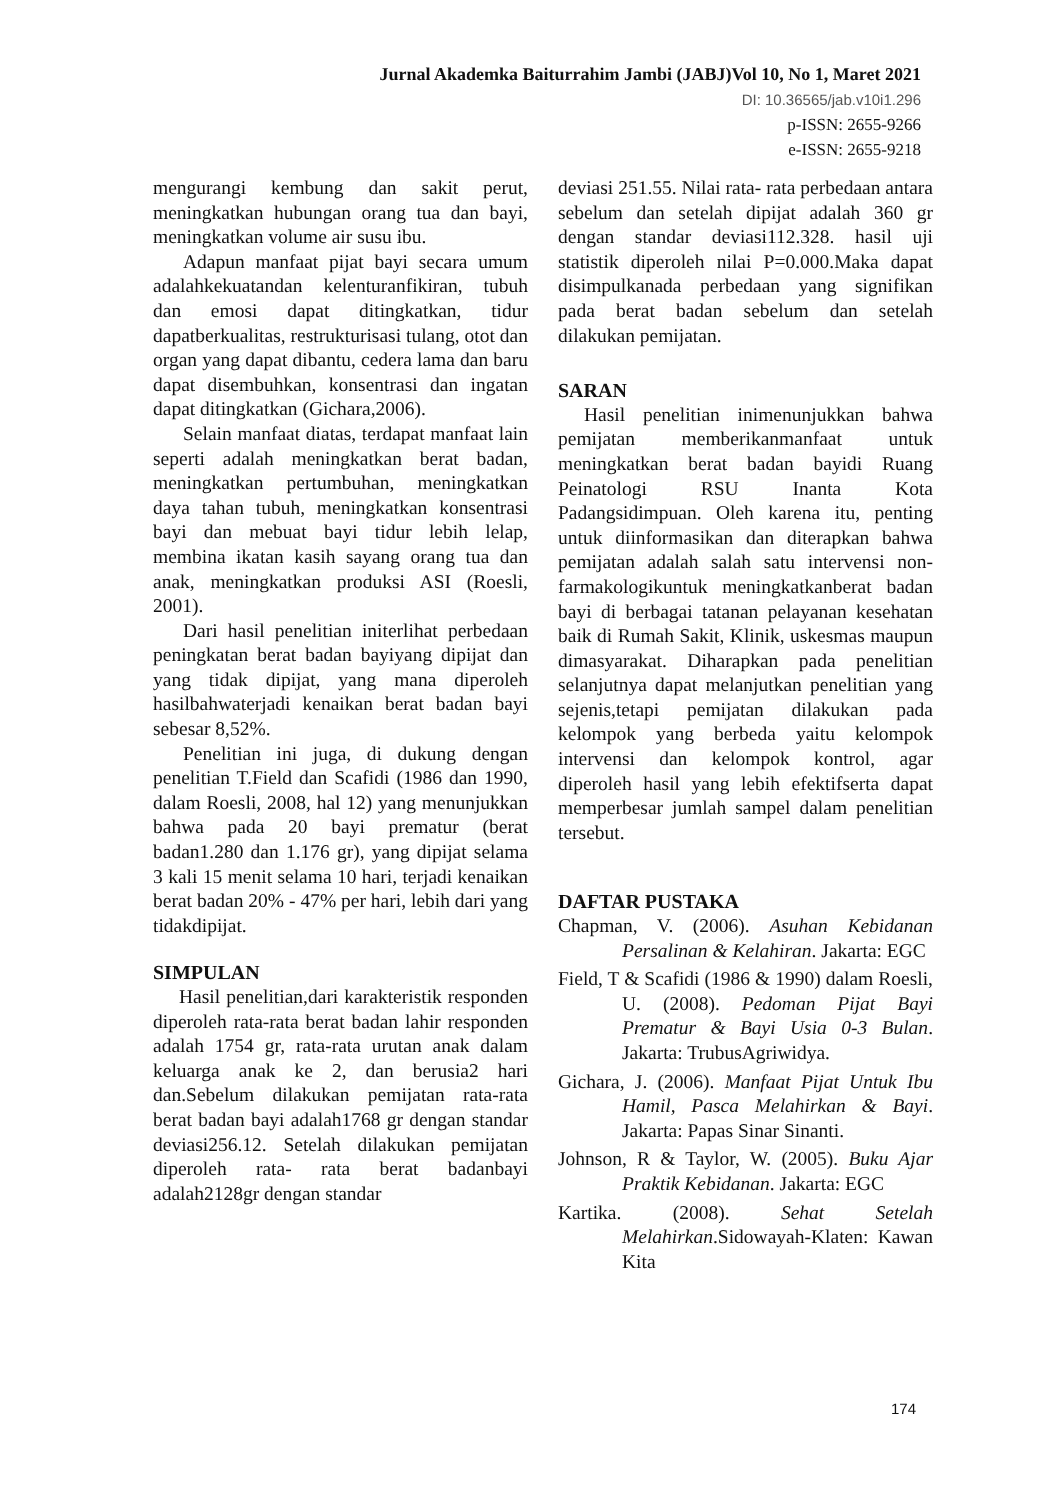Jurnal Akademka Baiturrahim Jambi (JABJ)Vol 10, No 1, Maret 2021
DI: 10.36565/jab.v10i1.296
p-ISSN: 2655-9266
e-ISSN: 2655-9218
mengurangi kembung dan sakit perut, meningkatkan hubungan orang tua dan bayi, meningkatkan volume air susu ibu.
Adapun manfaat pijat bayi secara umum adalahkekuatandan kelenturanfikiran, tubuh dan emosi dapat ditingkatkan, tidur dapatberkualitas, restrukturisasi tulang, otot dan organ yang dapat dibantu, cedera lama dan baru dapat disembuhkan, konsentrasi dan ingatan dapat ditingkatkan (Gichara,2006).
Selain manfaat diatas, terdapat manfaat lain seperti adalah meningkatkan berat badan, meningkatkan pertumbuhan, meningkatkan daya tahan tubuh, meningkatkan konsentrasi bayi dan mebuat bayi tidur lebih lelap, membina ikatan kasih sayang orang tua dan anak, meningkatkan produksi ASI (Roesli, 2001).
Dari hasil penelitian initerlihat perbedaan peningkatan berat badan bayiyang dipijat dan yang tidak dipijat, yang mana diperoleh hasilbahwaterjadi kenaikan berat badan bayi sebesar 8,52%.
Penelitian ini juga, di dukung dengan penelitian T.Field dan Scafidi (1986 dan 1990, dalam Roesli, 2008, hal 12) yang menunjukkan bahwa pada 20 bayi prematur (berat badan1.280 dan 1.176 gr), yang dipijat selama 3 kali 15 menit selama 10 hari, terjadi kenaikan berat badan 20% - 47% per hari, lebih dari yang tidakdipijat.
SIMPULAN
Hasil penelitian,dari karakteristik responden diperoleh rata-rata berat badan lahir responden adalah 1754 gr, rata-rata urutan anak dalam keluarga anak ke 2, dan berusia2 hari dan.Sebelum dilakukan pemijatan rata-rata berat badan bayi adalah1768 gr dengan standar deviasi256.12. Setelah dilakukan pemijatan diperoleh rata- rata berat badanbayi adalah2128gr dengan standar
deviasi 251.55. Nilai rata- rata perbedaan antara sebelum dan setelah dipijat adalah 360 gr dengan standar deviasi112.328. hasil uji statistik diperoleh nilai P=0.000.Maka dapat disimpulkanada perbedaan yang signifikan pada berat badan sebelum dan setelah dilakukan pemijatan.
SARAN
Hasil penelitian inimenunjukkan bahwa pemijatan memberikanmanfaat untuk meningkatkan berat badan bayidi Ruang Peinatologi RSU Inanta Kota Padangsidimpuan. Oleh karena itu, penting untuk diinformasikan dan diterapkan bahwa pemijatan adalah salah satu intervensi non- farmakologikuntuk meningkatkanberat badan bayi di berbagai tatanan pelayanan kesehatan baik di Rumah Sakit, Klinik, uskesmas maupun dimasyarakat. Diharapkan pada penelitian selanjutnya dapat melanjutkan penelitian yang sejenis,tetapi pemijatan dilakukan pada kelompok yang berbeda yaitu kelompok intervensi dan kelompok kontrol, agar diperoleh hasil yang lebih efektifserta dapat memperbesar jumlah sampel dalam penelitian tersebut.
DAFTAR PUSTAKA
Chapman, V. (2006). Asuhan Kebidanan Persalinan & Kelahiran. Jakarta: EGC
Field, T & Scafidi (1986 & 1990) dalam Roesli, U. (2008). Pedoman Pijat Bayi Prematur & Bayi Usia 0-3 Bulan. Jakarta: TrubusAgriwidya.
Gichara, J. (2006). Manfaat Pijat Untuk Ibu Hamil, Pasca Melahirkan & Bayi. Jakarta: Papas Sinar Sinanti.
Johnson, R & Taylor, W. (2005). Buku Ajar Praktik Kebidanan. Jakarta: EGC
Kartika. (2008). Sehat Setelah Melahirkan.Sidowayah-Klaten: Kawan Kita
174